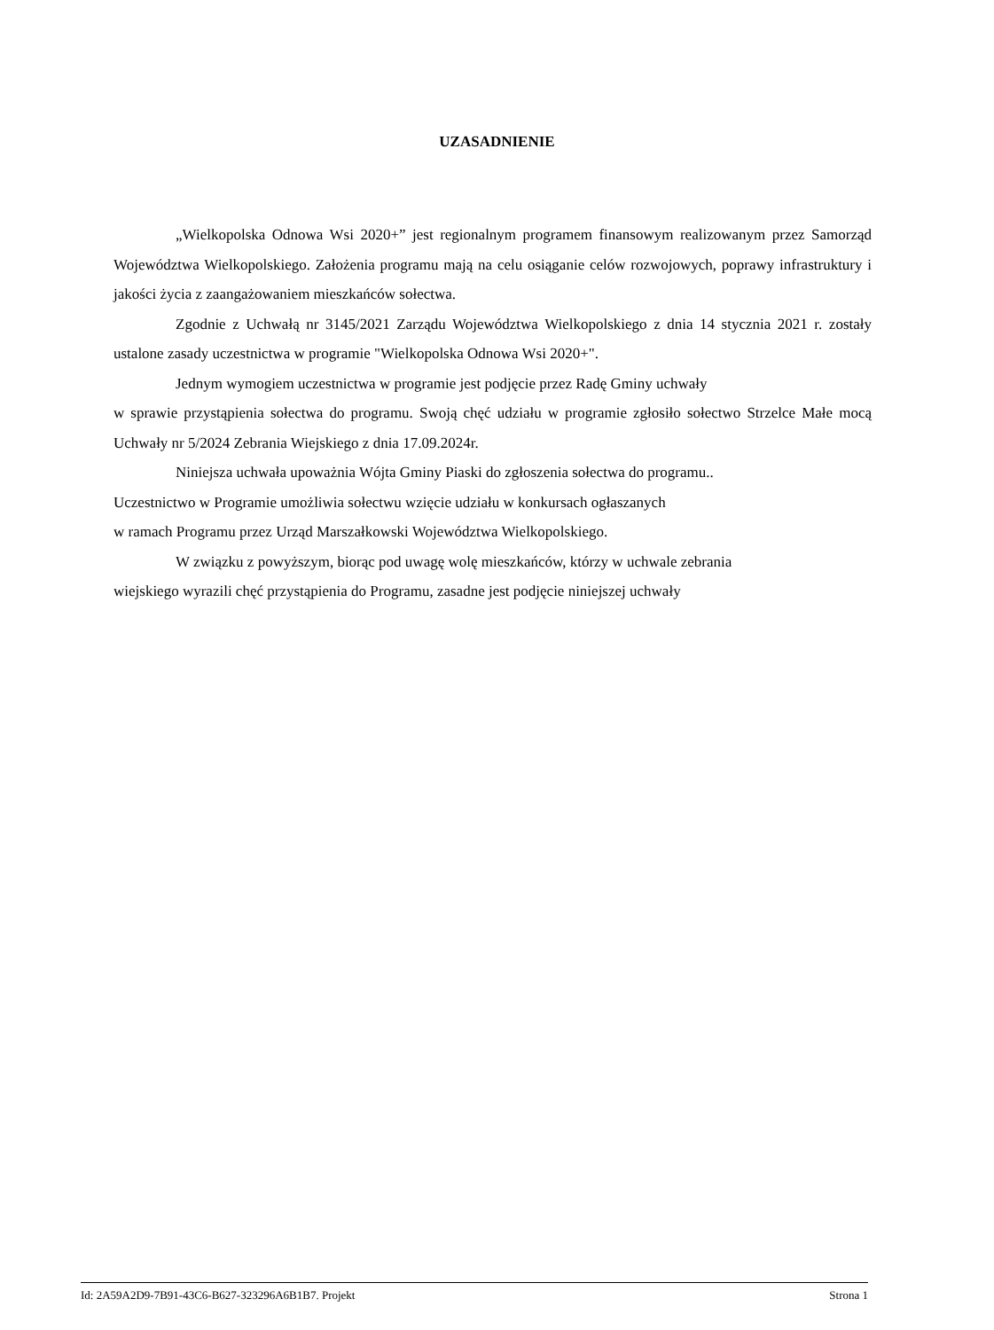UZASADNIENIE
„Wielkopolska Odnowa Wsi 2020+” jest regionalnym programem finansowym realizowanym przez Samorząd Województwa Wielkopolskiego. Założenia programu mają na celu osiąganie celów rozwojowych, poprawy infrastruktury i jakości życia z zaangażowaniem mieszkańców sołectwa.
Zgodnie z Uchwałą nr 3145/2021 Zarządu Województwa Wielkopolskiego z dnia 14 stycznia 2021 r. zostały ustalone zasady uczestnictwa w programie "Wielkopolska Odnowa Wsi 2020+".
Jednym wymogiem uczestnictwa w programie jest podjęcie przez Radę Gminy uchwały
w sprawie przystąpienia sołectwa do programu. Swoją chęć udziału w programie zgłosiło sołectwo Strzelce Małe mocą Uchwały nr 5/2024 Zebrania Wiejskiego z dnia 17.09.2024r.
Niniejsza uchwała upoważnia Wójta Gminy Piaski do zgłoszenia sołectwa do programu..
Uczestnictwo w Programie umożliwia sołectwu wzięcie udziału w konkursach ogłaszanych
w ramach Programu przez Urząd Marszałkowski Województwa Wielkopolskiego.
W związku z powyższym, biorąc pod uwagę wolę mieszkańców, którzy w uchwale zebrania
wiejskiego wyrazili chęć przystąpienia do Programu, zasadne jest podjęcie niniejszej uchwały
Id: 2A59A2D9-7B91-43C6-B627-323296A6B1B7. Projekt Strona 1